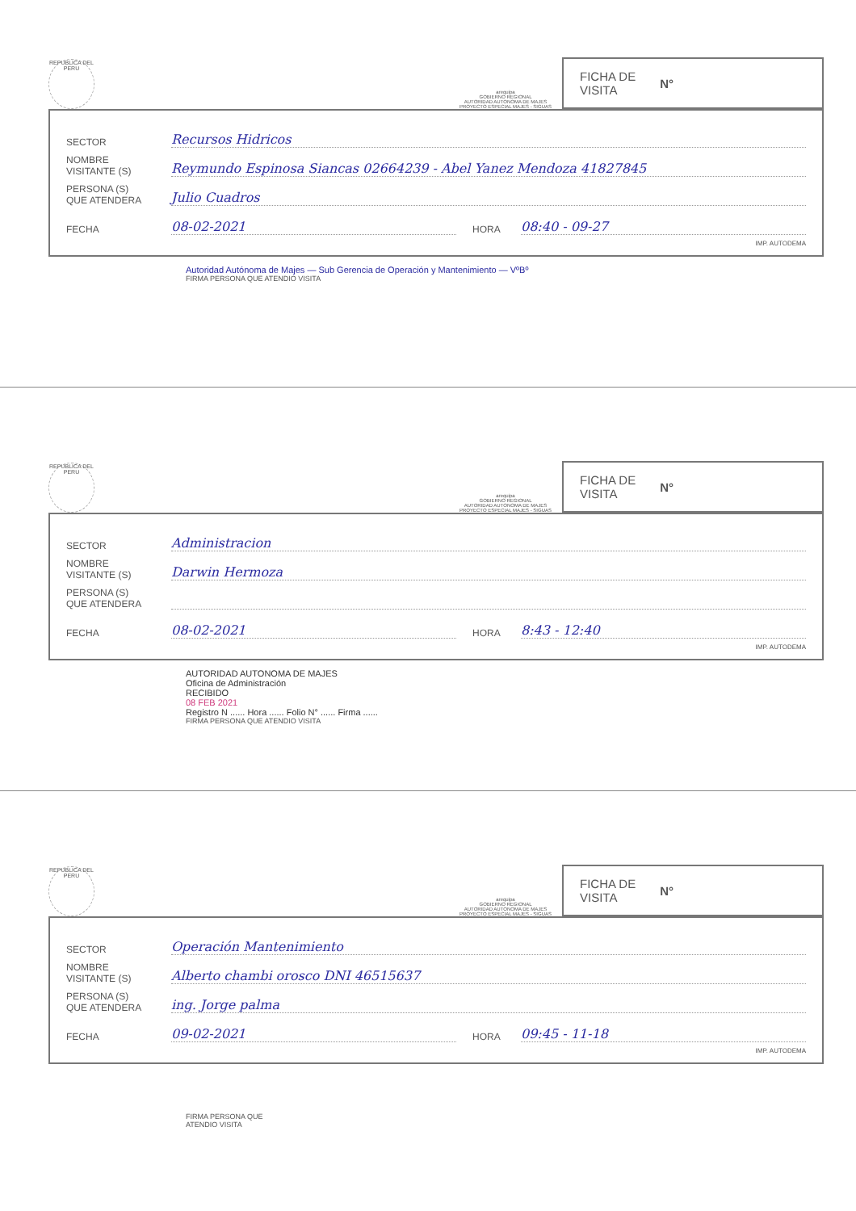REPUBLICA DEL PERU
arequipa
GOBIERNO REGIONAL
AUTORIDAD AUTONOMA DE MAJES
PROYECTO ESPECIAL MAJES - SIGUAS
FICHA DE
VISITA N°
SECTOR Recursos Hidricos
NOMBRE
VISITANTE (S) Reymundo Espinosa Siancas 02664239 - Abel Yanez Mendoza 41827845
PERSONA (S)
QUE ATENDERA Julio Cuadros
FECHA 08-02-2021 HORA 08:40 - 09-27
IMP. AUTODEMA
Autoridad Autónoma de Majes — Sub Gerencia de Operación y Mantenimiento — VºBº
FIRMA PERSONA QUE ATENDIO VISITA
REPUBLICA DEL PERU
arequipa
GOBIERNO REGIONAL
AUTORIDAD AUTONOMA DE MAJES
PROYECTO ESPECIAL MAJES - SIGUAS
FICHA DE
VISITA N°
SECTOR Administracion
NOMBRE
VISITANTE (S) Darwin Hermoza
PERSONA (S)
QUE ATENDERA
FECHA 08-02-2021 HORA 8:43 - 12:40
IMP. AUTODEMA
AUTORIDAD AUTONOMA DE MAJES
Oficina de Administración
RECIBIDO
08 FEB 2021
Registro N ...... Hora ...... Folio N° ...... Firma ......
FIRMA PERSONA QUE ATENDIO VISITA
REPUBLICA DEL PERU
arequipa
GOBIERNO REGIONAL
AUTORIDAD AUTONOMA DE MAJES
PROYECTO ESPECIAL MAJES - SIGUAS
FICHA DE
VISITA N°
SECTOR Operación Mantenimiento
NOMBRE
VISITANTE (S) Alberto chambi orosco DNI 46515637
PERSONA (S)
QUE ATENDERA ing. Jorge palma
FECHA 09-02-2021 HORA 09:45 - 11-18
IMP. AUTODEMA
FIRMA PERSONA QUE
ATENDIO VISITA